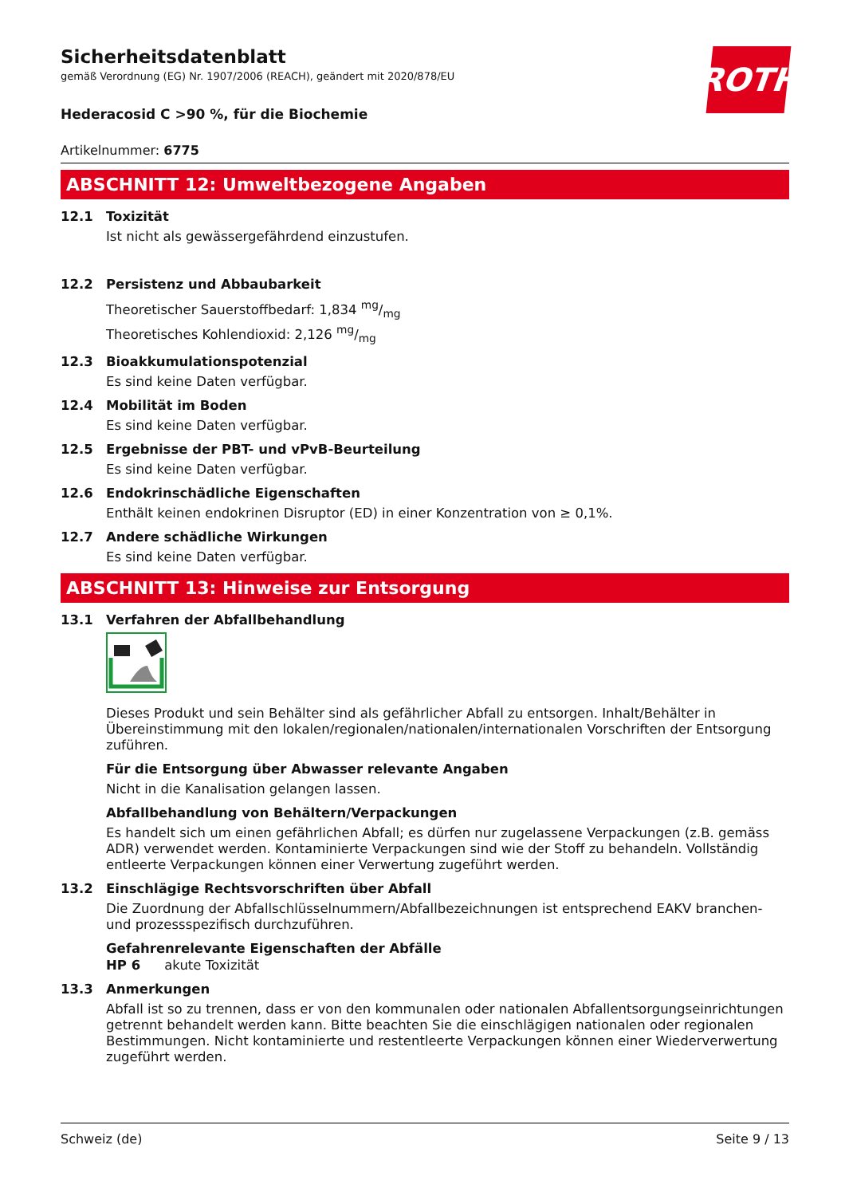ROTH
Sicherheitsdatenblatt
gemäß Verordnung (EG) Nr. 1907/2006 (REACH), geändert mit 2020/878/EU
Hederacosid C >90 %, für die Biochemie
Artikelnummer: 6775
ABSCHNITT 12: Umweltbezogene Angaben
12.1 Toxizität
Ist nicht als gewässergefährdend einzustufen.
12.2 Persistenz und Abbaubarkeit
Theoretischer Sauerstoffbedarf: 1,834 mg/mg
Theoretisches Kohlendioxid: 2,126 mg/mg
12.3 Bioakkumulationspotenzial
Es sind keine Daten verfügbar.
12.4 Mobilität im Boden
Es sind keine Daten verfügbar.
12.5 Ergebnisse der PBT- und vPvB-Beurteilung
Es sind keine Daten verfügbar.
12.6 Endokrinschädliche Eigenschaften
Enthält keinen endokrinen Disruptor (ED) in einer Konzentration von ≥ 0,1%.
12.7 Andere schädliche Wirkungen
Es sind keine Daten verfügbar.
ABSCHNITT 13: Hinweise zur Entsorgung
13.1 Verfahren der Abfallbehandlung
Dieses Produkt und sein Behälter sind als gefährlicher Abfall zu entsorgen. Inhalt/Behälter in Übereinstimmung mit den lokalen/regionalen/nationalen/internationalen Vorschriften der Entsorgung zuführen.
Für die Entsorgung über Abwasser relevante Angaben
Nicht in die Kanalisation gelangen lassen.
Abfallbehandlung von Behältern/Verpackungen
Es handelt sich um einen gefährlichen Abfall; es dürfen nur zugelassene Verpackungen (z.B. gemäss ADR) verwendet werden. Kontaminierte Verpackungen sind wie der Stoff zu behandeln. Vollständig entleerte Verpackungen können einer Verwertung zugeführt werden.
13.2 Einschlägige Rechtsvorschriften über Abfall
Die Zuordnung der Abfallschlüsselnummern/Abfallbezeichnungen ist entsprechend EAKV branchen- und prozessspezifisch durchzuführen.
Gefahrenrelevante Eigenschaften der Abfälle
HP 6 akute Toxizität
13.3 Anmerkungen
Abfall ist so zu trennen, dass er von den kommunalen oder nationalen Abfallentsorgungseinrichtungen getrennt behandelt werden kann. Bitte beachten Sie die einschlägigen nationalen oder regionalen Bestimmungen. Nicht kontaminierte und restentleerte Verpackungen können einer Wiederverwertung zugeführt werden.
Schweiz (de) Seite 9 / 13